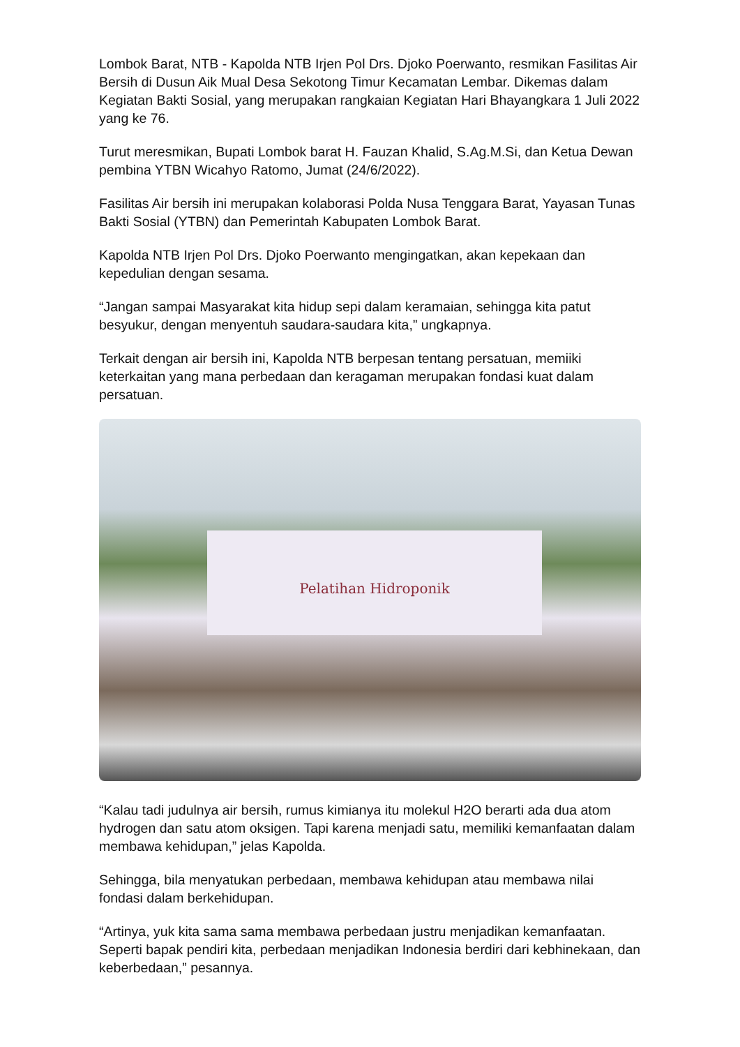Lombok Barat, NTB - Kapolda NTB Irjen Pol Drs. Djoko Poerwanto, resmikan Fasilitas Air Bersih di Dusun Aik Mual Desa Sekotong Timur Kecamatan Lembar. Dikemas dalam Kegiatan Bakti Sosial, yang merupakan rangkaian Kegiatan Hari Bhayangkara 1 Juli 2022 yang ke 76.
Turut meresmikan, Bupati Lombok barat H. Fauzan Khalid, S.Ag.M.Si, dan Ketua Dewan pembina YTBN Wicahyo Ratomo, Jumat (24/6/2022).
Fasilitas Air bersih ini merupakan kolaborasi Polda Nusa Tenggara Barat, Yayasan Tunas Bakti Sosial (YTBN) dan Pemerintah Kabupaten Lombok Barat.
Kapolda NTB Irjen Pol Drs. Djoko Poerwanto mengingatkan, akan kepekaan dan kepedulian dengan sesama.
“Jangan sampai Masyarakat kita hidup sepi dalam keramaian, sehingga kita patut besyukur, dengan menyentuh saudara-saudara kita,” ungkapnya.
Terkait dengan air bersih ini, Kapolda NTB berpesan tentang persatuan, memiiki keterkaitan yang mana perbedaan dan keragaman merupakan fondasi kuat dalam persatuan.
Pelatihan Hidroponik
“Kalau tadi judulnya air bersih, rumus kimianya itu molekul H2O berarti ada dua atom hydrogen dan satu atom oksigen. Tapi karena menjadi satu, memiliki kemanfaatan dalam membawa kehidupan,” jelas Kapolda.
Sehingga, bila menyatukan perbedaan, membawa kehidupan atau membawa nilai fondasi dalam berkehidupan.
“Artinya, yuk kita sama sama membawa perbedaan justru menjadikan kemanfaatan. Seperti bapak pendiri kita, perbedaan menjadikan Indonesia berdiri dari kebhinekaan, dan keberbedaan,” pesannya.